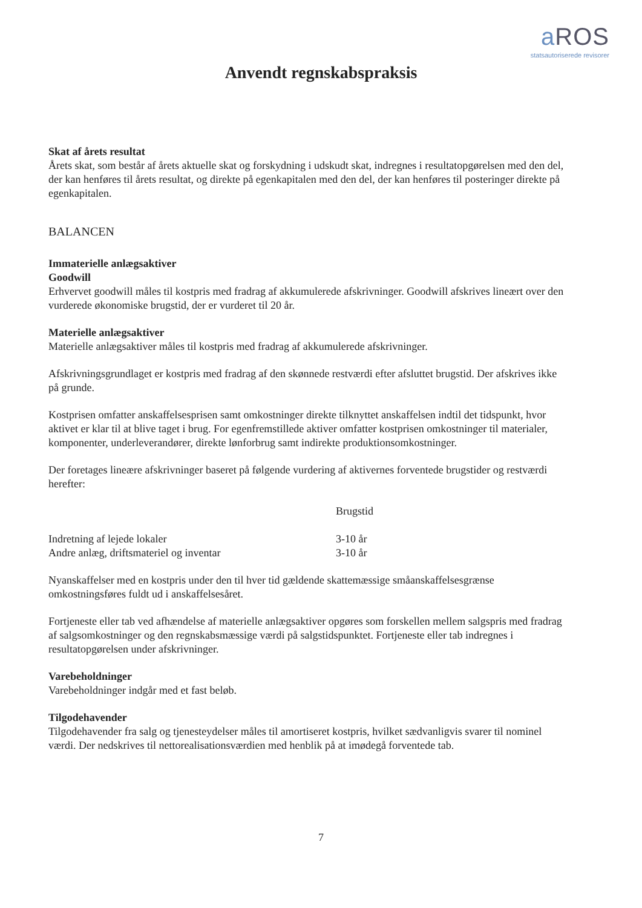a ROS
statsautoriserede revisorer
Anvendt regnskabspraksis
Skat af årets resultat
Årets skat, som består af årets aktuelle skat og forskydning i udskudt skat, indregnes i resultatopgørelsen med den del, der kan henføres til årets resultat, og direkte på egenkapitalen med den del, der kan henføres til posteringer direkte på egenkapitalen.
BALANCEN
Immaterielle anlægsaktiver
Goodwill
Erhvervet goodwill måles til kostpris med fradrag af akkumulerede afskrivninger. Goodwill afskrives lineært over den vurderede økonomiske brugstid, der er vurderet til 20 år.
Materielle anlægsaktiver
Materielle anlægsaktiver måles til kostpris med fradrag af akkumulerede afskrivninger.
Afskrivningsgrundlaget er kostpris med fradrag af den skønnede restværdi efter afsluttet brugstid. Der afskrives ikke på grunde.
Kostprisen omfatter anskaffelsesprisen samt omkostninger direkte tilknyttet anskaffelsen indtil det tidspunkt, hvor aktivet er klar til at blive taget i brug. For egenfremstillede aktiver omfatter kostprisen omkostninger til materialer, komponenter, underleverandører, direkte lønforbrug samt indirekte produktionsomkostninger.
Der foretages lineære afskrivninger baseret på følgende vurdering af aktivernes forventede brugstider og restværdi herefter:
| | Brugstid |
| --- | --- |
| Indretning af lejede lokaler | 3-10 år |
| Andre anlæg, driftsmateriel og inventar | 3-10 år |
Nyanskaffelser med en kostpris under den til hver tid gældende skattemæssige småanskaffelsesgrænse omkostningsføres fuldt ud i anskaffelsesåret.
Fortjeneste eller tab ved afhændelse af materielle anlægsaktiver opgøres som forskellen mellem salgspris med fradrag af salgsomkostninger og den regnskabsmæssige værdi på salgstidspunktet. Fortjeneste eller tab indregnes i resultatopgørelsen under afskrivninger.
Varebeholdninger
Varebeholdninger indgår med et fast beløb.
Tilgodehavender
Tilgodehavender fra salg og tjenesteydelser måles til amortiseret kostpris, hvilket sædvanligvis svarer til nominel værdi. Der nedskrives til nettorealisationsværdien med henblik på at imødegå forventede tab.
7